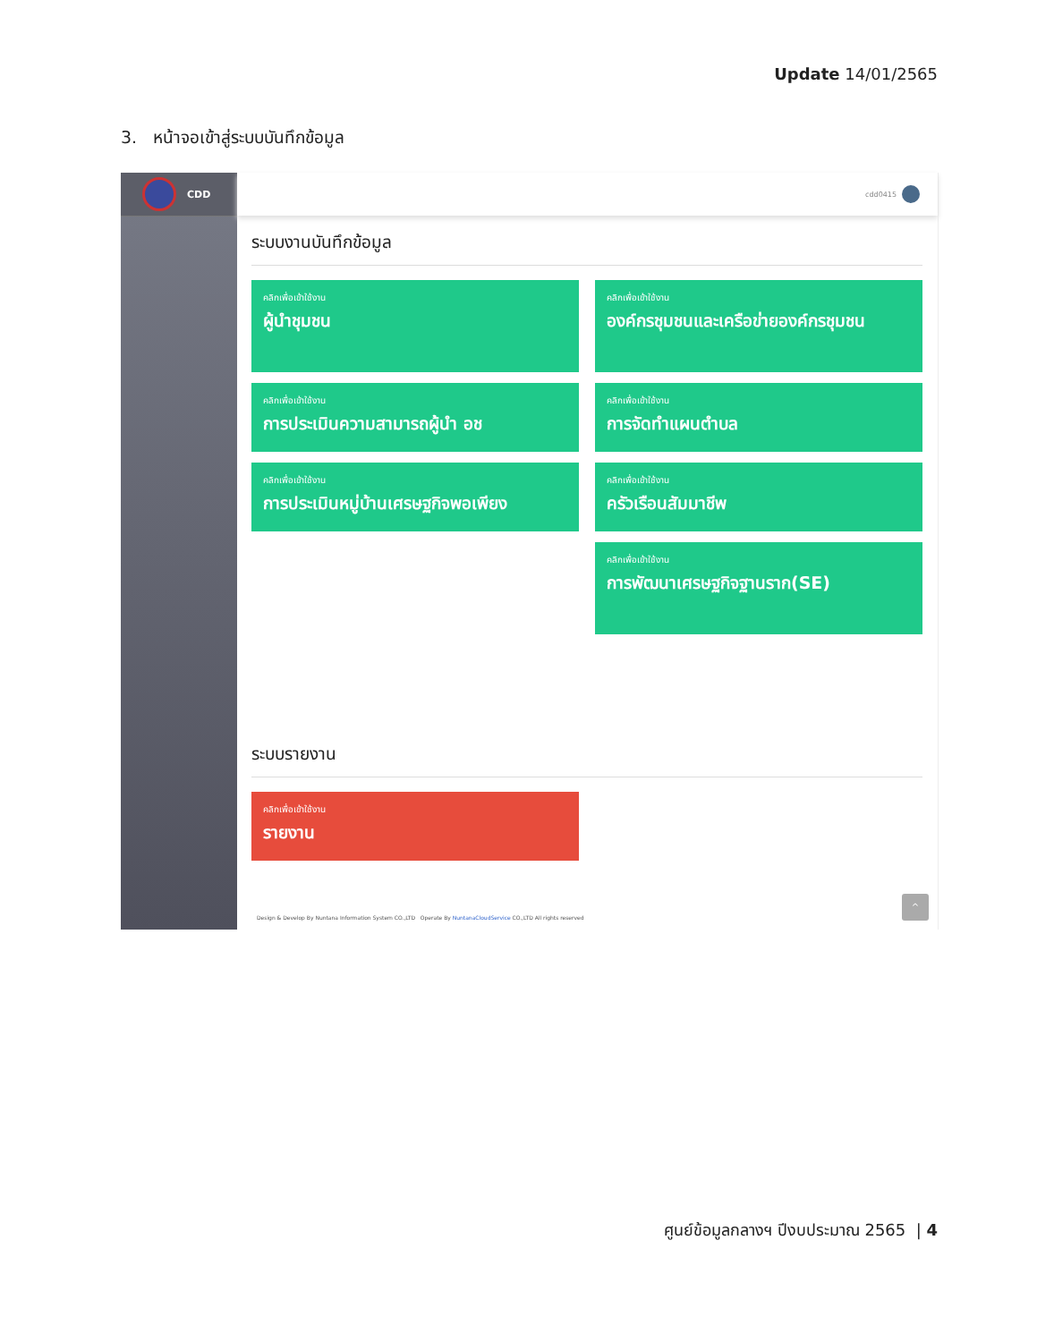Update 14/01/2565
3. หน้าจอเข้าสู่ระบบบันทึกข้อมูล
CDD
cdd0415
ระบบงานบันทึกข้อมูล
คลิกเพื่อเข้าใช้งาน
ผู้นำชุมชน
คลิกเพื่อเข้าใช้งาน
องค์กรชุมชนและเครือข่ายองค์กรชุมชน
คลิกเพื่อเข้าใช้งาน
การประเมินความสามารถผู้นำ อช
คลิกเพื่อเข้าใช้งาน
การจัดทำแผนตำบล
คลิกเพื่อเข้าใช้งาน
การประเมินหมู่บ้านเศรษฐกิจพอเพียง
คลิกเพื่อเข้าใช้งาน
ครัวเรือนสัมมาชีพ
คลิกเพื่อเข้าใช้งาน
การพัฒนาเศรษฐกิจฐานราก(SE)
ระบบรายงาน
คลิกเพื่อเข้าใช้งาน
รายงาน
Design & Develop By Nuntana Information System CO.,LTD Operate By NuntanaCloudService CO.,LTD All rights reserved
^
ศูนย์ข้อมูลกลางฯ ปีงบประมาณ 2565 | 4